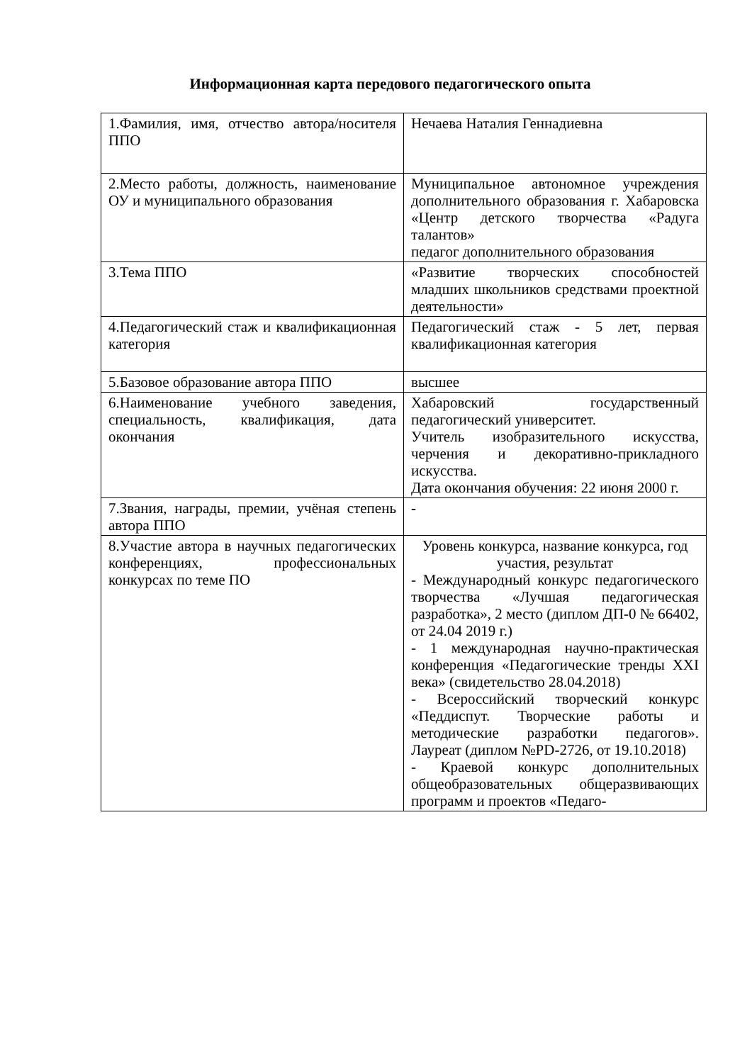Информационная карта передового педагогического опыта
| 1.Фамилия, имя, отчество автора/носителя ППО | Нечаева Наталия Геннадиевна |
| 2.Место работы, должность, наименование ОУ и муниципального образования | Муниципальное автономное учреждения дополнительного образования г. Хабаровска «Центр детского творчества «Радуга талантов» педагог дополнительного образования |
| 3.Тема ППО | «Развитие творческих способностей младших школьников средствами проектной деятельности» |
| 4.Педагогический стаж и квалификационная категория | Педагогический стаж - 5 лет, первая квалификационная категория |
| 5.Базовое образование автора ППО | высшее |
| 6.Наименование учебного заведения, специальность, квалификация, дата окончания | Хабаровский государственный педагогический университет. Учитель изобразительного искусства, черчения и декоративно-прикладного искусства. Дата окончания обучения: 22 июня 2000 г. |
| 7.Звания, награды, премии, учёная степень автора ППО | - |
| 8.Участие автора в научных педагогических конференциях, профессиональных конкурсах по теме ПО | Уровень конкурса, название конкурса, год участия, результат - Международный конкурс педагогического творчества «Лучшая педагогическая разработка», 2 место (диплом ДП-0 № 66402, от 24.04 2019 г.) - 1 международная научно-практическая конференция «Педагогические тренды XXI века» (свидетельство 28.04.2018) - Всероссийский творческий конкурс «Педдиспут. Творческие работы и методические разработки педагогов». Лауреат (диплом №PD-2726, от 19.10.2018) - Краевой конкурс дополнительных общеобразовательных общеразвивающих программ и проектов «Педаго- |